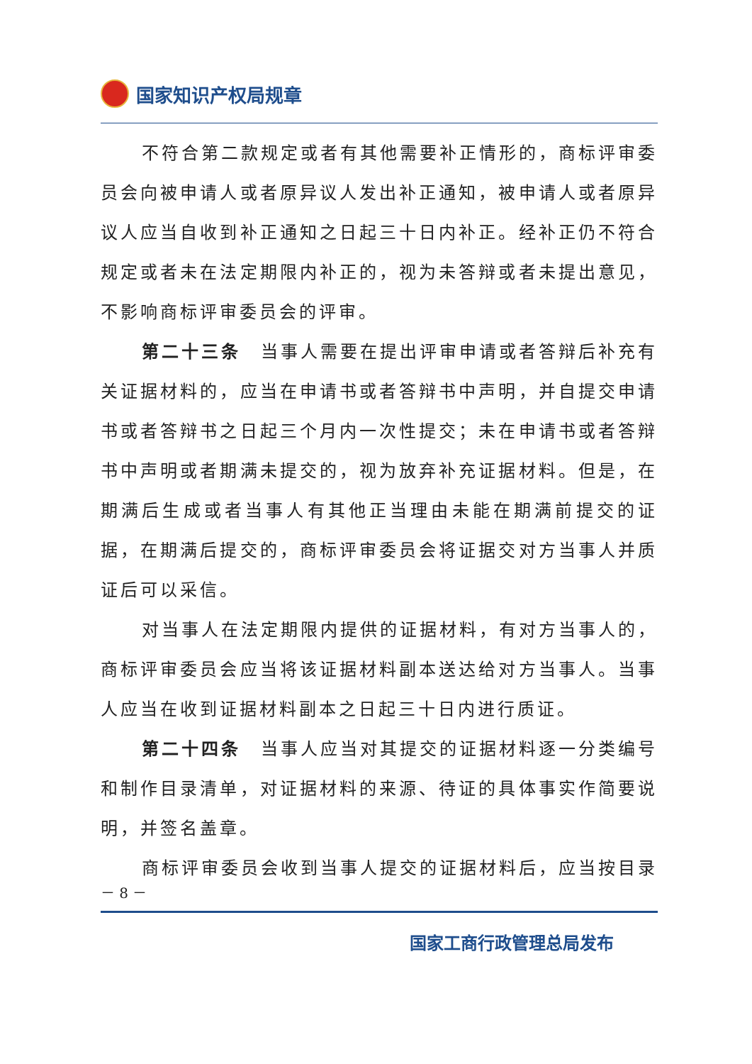国家知识产权局规章
不符合第二款规定或者有其他需要补正情形的，商标评审委员会向被申请人或者原异议人发出补正通知，被申请人或者原异议人应当自收到补正通知之日起三十日内补正。经补正仍不符合规定或者未在法定期限内补正的，视为未答辩或者未提出意见，不影响商标评审委员会的评审。
第二十三条　当事人需要在提出评审申请或者答辩后补充有关证据材料的，应当在申请书或者答辩书中声明，并自提交申请书或者答辩书之日起三个月内一次性提交；未在申请书或者答辩书中声明或者期满未提交的，视为放弃补充证据材料。但是，在期满后生成或者当事人有其他正当理由未能在期满前提交的证据，在期满后提交的，商标评审委员会将证据交对方当事人并质证后可以采信。
对当事人在法定期限内提供的证据材料，有对方当事人的，商标评审委员会应当将该证据材料副本送达给对方当事人。当事人应当在收到证据材料副本之日起三十日内进行质证。
第二十四条　当事人应当对其提交的证据材料逐一分类编号和制作目录清单，对证据材料的来源、待证的具体事实作简要说明，并签名盖章。
商标评审委员会收到当事人提交的证据材料后，应当按目录
－ 8 －
国家工商行政管理总局发布